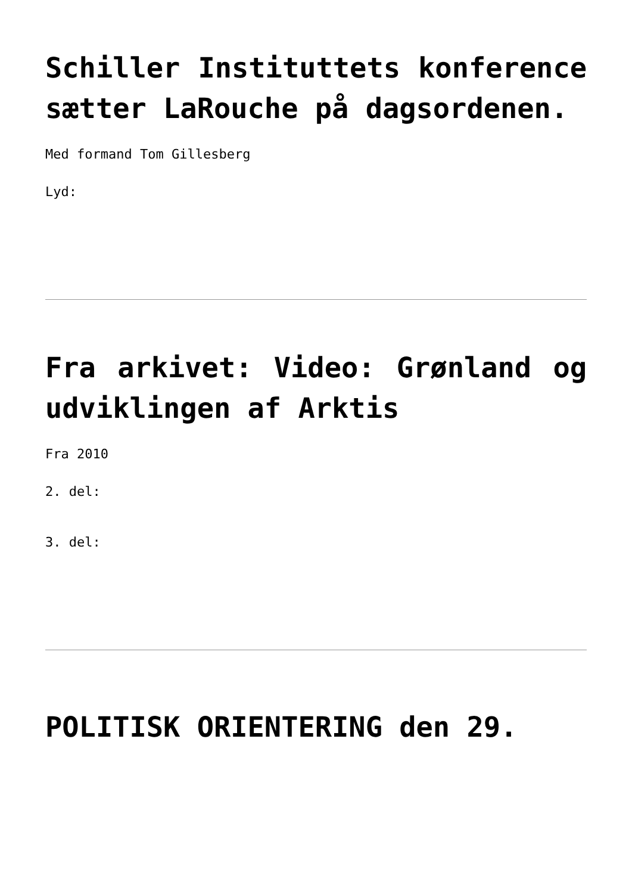Schiller Instituttets konference sætter LaRouche på dagsordenen.
Med formand Tom Gillesberg
Lyd:
Fra arkivet: Video: Grønland og udviklingen af Arktis
Fra 2010
2. del:
3. del:
POLITISK ORIENTERING den 29.